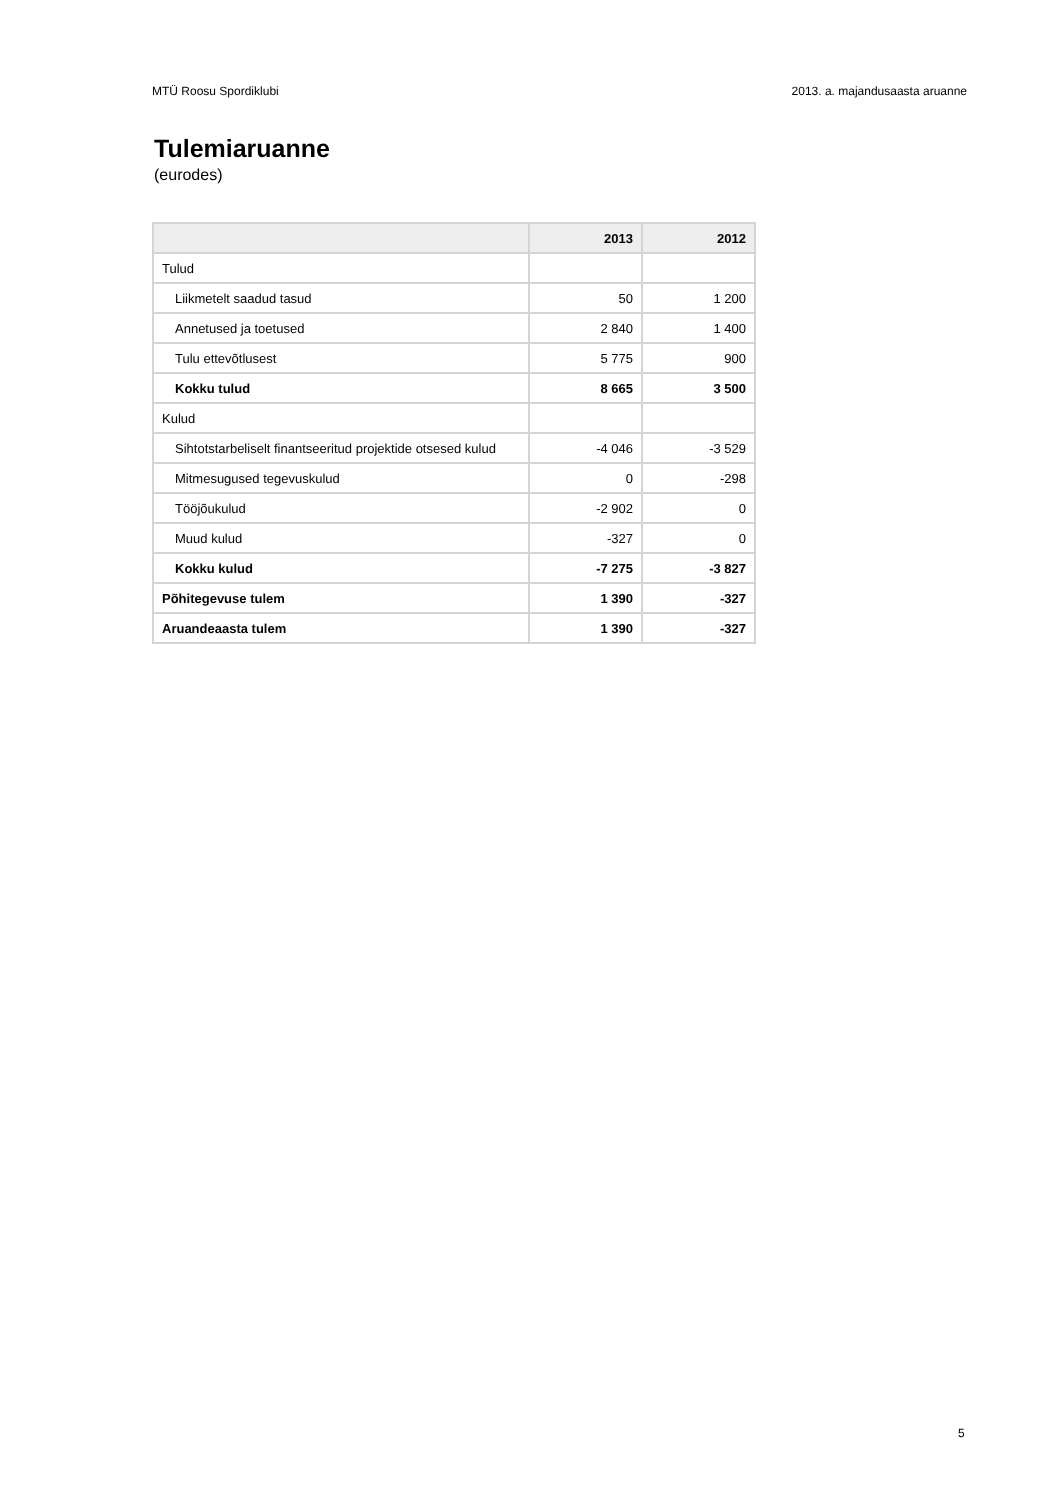MTÜ Roosu Spordiklubi 2013. a. majandusaasta aruanne
Tulemiaruanne
(eurodes)
| | 2013 | 2012 |
| --- | --- | --- |
| Tulud | | |
| Liikmetelt saadud tasud | 50 | 1 200 |
| Annetused ja toetused | 2 840 | 1 400 |
| Tulu ettevõtlusest | 5 775 | 900 |
| Kokku tulud | 8 665 | 3 500 |
| Kulud | | |
| Sihtotstarbeliselt finantseeritud projektide otsesed kulud | -4 046 | -3 529 |
| Mitmesugused tegevuskulud | 0 | -298 |
| Tööjõukulud | -2 902 | 0 |
| Muud kulud | -327 | 0 |
| Kokku kulud | -7 275 | -3 827 |
| Põhitegevuse tulem | 1 390 | -327 |
| Aruandeaasta tulem | 1 390 | -327 |
5